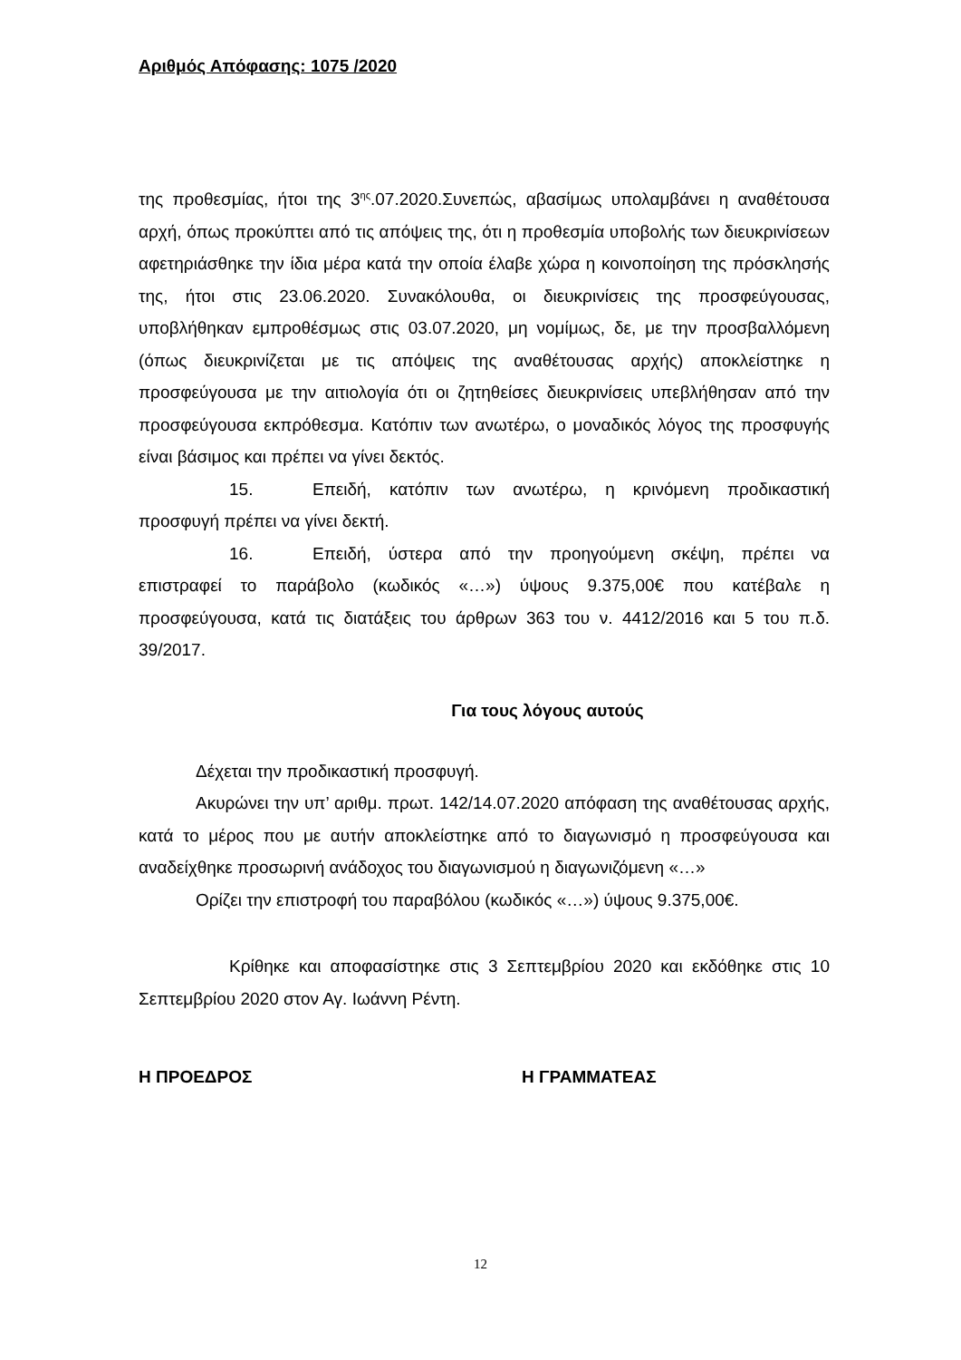Αριθμός Απόφασης: 1075 /2020
της προθεσμίας, ήτοι της 3<sup>ης</sup>.07.2020.Συνεπώς, αβασίμως υπολαμβάνει η αναθέτουσα αρχή, όπως προκύπτει από τις απόψεις της, ότι η προθεσμία υποβολής των διευκρινίσεων αφετηριάσθηκε την ίδια μέρα κατά την οποία έλαβε χώρα η κοινοποίηση της πρόσκλησής της, ήτοι στις 23.06.2020. Συνακόλουθα, οι διευκρινίσεις της προσφεύγουσας, υποβλήθηκαν εμπροθέσμως στις 03.07.2020, μη νομίμως, δε, με την προσβαλλόμενη (όπως διευκρινίζεται με τις απόψεις της αναθέτουσας αρχής) αποκλείστηκε η προσφεύγουσα με την αιτιολογία ότι οι ζητηθείσες διευκρινίσεις υπεβλήθησαν από την προσφεύγουσα εκπρόθεσμα. Κατόπιν των ανωτέρω, ο μοναδικός λόγος της προσφυγής είναι βάσιμος και πρέπει να γίνει δεκτός.
15. Επειδή, κατόπιν των ανωτέρω, η κρινόμενη προδικαστική προσφυγή πρέπει να γίνει δεκτή.
16. Επειδή, ύστερα από την προηγούμενη σκέψη, πρέπει να επιστραφεί το παράβολο (κωδικός «…») ύψους 9.375,00€ που κατέβαλε η προσφεύγουσα, κατά τις διατάξεις του άρθρων 363 του ν. 4412/2016 και 5 του π.δ. 39/2017.
Για τους λόγους αυτούς
Δέχεται την προδικαστική προσφυγή.
Ακυρώνει την υπ’ αριθμ. πρωτ. 142/14.07.2020 απόφαση της αναθέτουσας αρχής, κατά το μέρος που με αυτήν αποκλείστηκε από το διαγωνισμό η προσφεύγουσα και αναδείχθηκε προσωρινή ανάδοχος του διαγωνισμού η διαγωνιζόμενη «…»
Ορίζει την επιστροφή του παραβόλου (κωδικός «…») ύψους 9.375,00€.
Κρίθηκε και αποφασίστηκε στις 3 Σεπτεμβρίου 2020 και εκδόθηκε στις 10 Σεπτεμβρίου 2020 στον Αγ. Ιωάννη Ρέντη.
Η ΠΡΟΕΔΡΟΣ Η ΓΡΑΜΜΑΤΕΑΣ
12